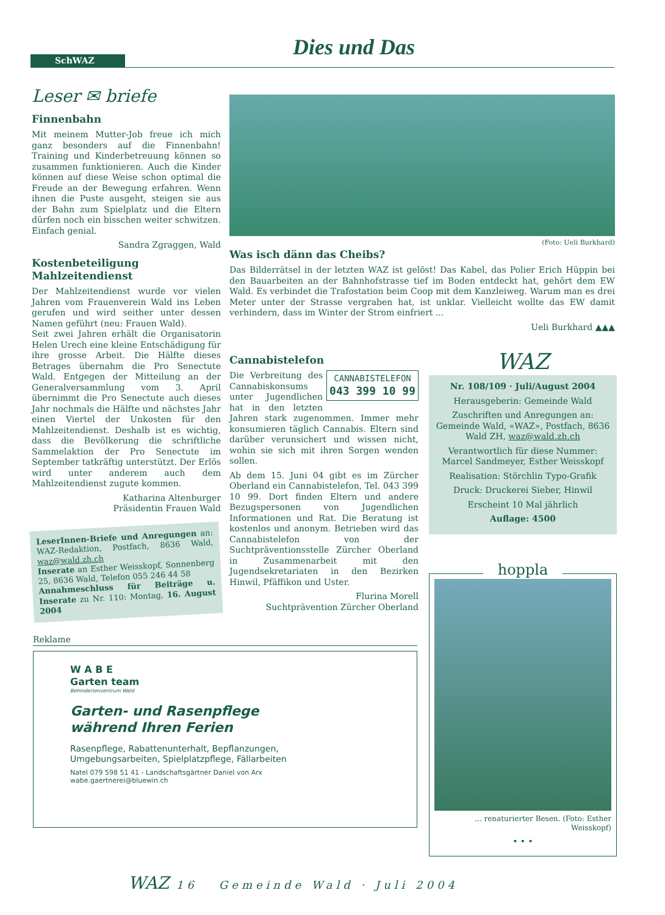SchWAZ
Dies und Das
Leser ✉ briefe
Finnenbahn
Mit meinem Mutter-Job freue ich mich ganz besonders auf die Finnenbahn! Training und Kinderbetreuung können so zusammen funktionieren. Auch die Kinder können auf diese Weise schon optimal die Freude an der Bewegung erfahren. Wenn ihnen die Puste ausgeht, steigen sie aus der Bahn zum Spielplatz und die Eltern dürfen noch ein bisschen weiter schwitzen. Einfach genial.
Sandra Zgraggen, Wald
Kostenbeteiligung Mahlzeitendienst
Der Mahlzeitendienst wurde vor vielen Jahren vom Frauenverein Wald ins Leben gerufen und wird seither unter dessen Namen geführt (neu: Frauen Wald).
Seit zwei Jahren erhält die Organisatorin Helen Urech eine kleine Entschädigung für ihre grosse Arbeit. Die Hälfte dieses Betrages übernahm die Pro Senectute Wald. Entgegen der Mitteilung an der Generalversammlung vom 3. April übernimmt die Pro Senectute auch dieses Jahr nochmals die Hälfte und nächstes Jahr einen Viertel der Unkosten für den Mahlzeitendienst. Deshalb ist es wichtig, dass die Bevölkerung die schriftliche Sammelaktion der Pro Senectute im September tatkräftig unterstützt. Der Erlös wird unter anderem auch dem Mahlzeitendienst zugute kommen.
Katharina Altenburger
Präsidentin Frauen Wald
LeserInnen-Briefe und Anregungen an: WAZ-Redaktion, Postfach, 8636 Wald, waz@wald.zh.ch
Inserate an Esther Weisskopf, Sonnenberg 25, 8636 Wald, Telefon 055 246 44 58
Annahmeschluss für Beiträge u. Inserate zu Nr. 110: Montag, 16. August 2004
(Foto: Ueli Burkhard)
Was isch dänn das Cheibs?
Das Bilderrätsel in der letzten WAZ ist gelöst! Das Kabel, das Polier Erich Hüppin bei den Bauarbeiten an der Bahnhofstrasse tief im Boden entdeckt hat, gehört dem EW Wald. Es verbindet die Trafostation beim Coop mit dem Kanzleiweg. Warum man es drei Meter unter der Strasse vergraben hat, ist unklar. Vielleicht wollte das EW damit verhindern, dass im Winter der Strom einfriert ...
Ueli Burkhard ▲▲▲
Cannabistelefon
CANNABISTELEFON
043 399 10 99
Die Verbreitung des Cannabiskonsums unter Jugendlichen hat in den letzten Jahren stark zugenommen. Immer mehr konsumieren täglich Cannabis. Eltern sind darüber verunsichert und wissen nicht, wohin sie sich mit ihren Sorgen wenden sollen.
Ab dem 15. Juni 04 gibt es im Zürcher Oberland ein Cannabistelefon, Tel. 043 399 10 99. Dort finden Eltern und andere Bezugspersonen von Jugendlichen Informationen und Rat. Die Beratung ist kostenlos und anonym. Betrieben wird das Cannabistelefon von der Suchtpräventionsstelle Zürcher Oberland in Zusammenarbeit mit den Jugendsekretariaten in den Bezirken Hinwil, Pfäffikon und Uster.
Flurina Morell
Suchtprävention Zürcher Oberland
WAZ
Nr. 108/109 · Juli/August 2004
Herausgeberin: Gemeinde Wald
Zuschriften und Anregungen an: Gemeinde Wald, «WAZ», Postfach, 8636 Wald ZH, waz@wald.zh.ch
Verantwortlich für diese Nummer: Marcel Sandmeyer, Esther Weisskopf
Realisation: Störchlin Typo-Grafik
Druck: Druckerei Sieber, Hinwil
Erscheint 10 Mal jährlich
Auflage: 4500
hoppla
... renaturierter Besen. (Foto: Esther Weisskopf)
• • •
Reklame
W A B E
Garten team
Behindertenzentrum Wald
Garten- und Rasenpflege
während Ihren Ferien
Rasenpflege, Rabattenunterhalt, Bepflanzungen,
Umgebungsarbeiten, Spielplatzpflege, Fällarbeiten
Natel 079 598 51 41 - Landschaftsgärtner Daniel von Arx
wabe.gaertnerei@bluewin.ch
WAZ 16 Gemeinde Wald · Juli 2004